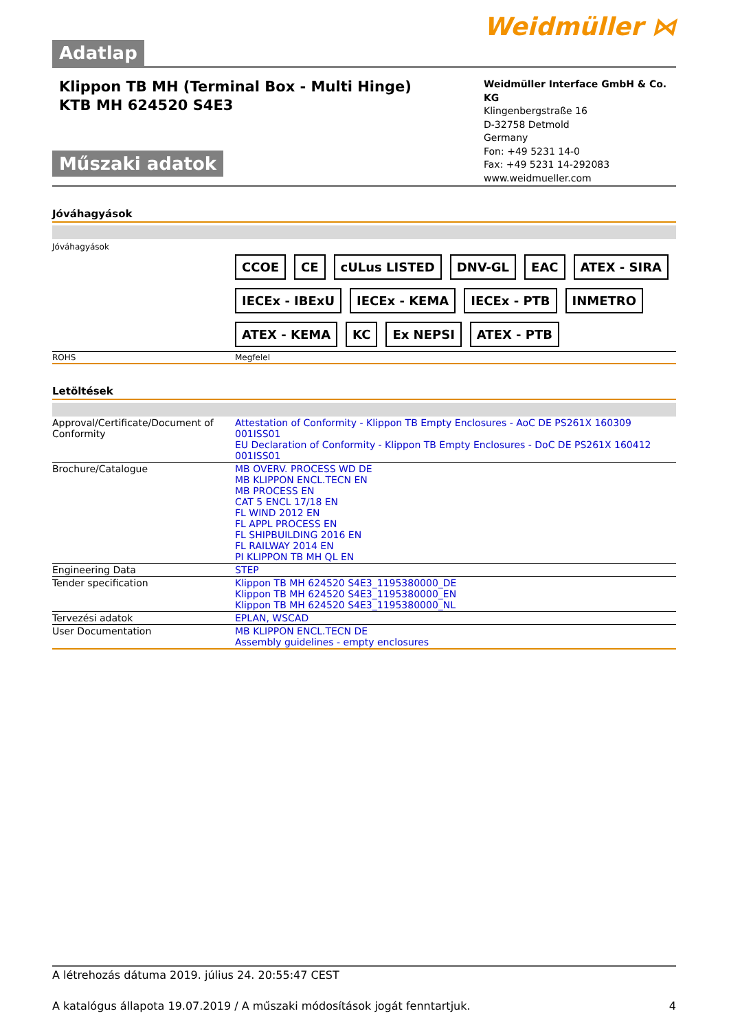Weidmüller ⋈
Adatlap
Klippon TB MH (Terminal Box - Multi Hinge)
KTB MH 624520 S4E3
Műszaki adatok
Weidmüller Interface GmbH & Co. KG
Klingenbergstraße 16
D-32758 Detmold
Germany
Fon: +49 5231 14-0
Fax: +49 5231 14-292083
www.weidmueller.com
Jóváhagyások
Jóváhagyások
CCOE CE cULus LISTED DNV-GL EAC ATEX - SIRA IECEx - IBExU IECEx - KEMA IECEx - PTB INMETRO ATEX - KEMA KC Ex NEPSI ATEX - PTB
| ROHS | Megfelel |
Letöltések
| Approval/Certificate/Document of Conformity | Attestation of Conformity - Klippon TB Empty Enclosures - AoC DE PS261X 160309 001ISS01 EU Declaration of Conformity - Klippon TB Empty Enclosures - DoC DE PS261X 160412 001ISS01 |
| Brochure/Catalogue | MB OVERV. PROCESS WD DE MB KLIPPON ENCL.TECN EN MB PROCESS EN CAT 5 ENCL 17/18 EN FL WIND 2012 EN FL APPL PROCESS EN FL SHIPBUILDING 2016 EN FL RAILWAY 2014 EN PI KLIPPON TB MH QL EN |
| Engineering Data | STEP |
| Tender specification | Klippon TB MH 624520 S4E3_1195380000_DE Klippon TB MH 624520 S4E3_1195380000_EN Klippon TB MH 624520 S4E3_1195380000_NL |
| Tervezési adatok | EPLAN, WSCAD |
| User Documentation | MB KLIPPON ENCL.TECN DE Assembly guidelines - empty enclosures |
A létrehozás dátuma 2019. július 24. 20:55:47 CEST
A katalógus állapota 19.07.2019 / A műszaki módosítások jogát fenntartjuk. 4